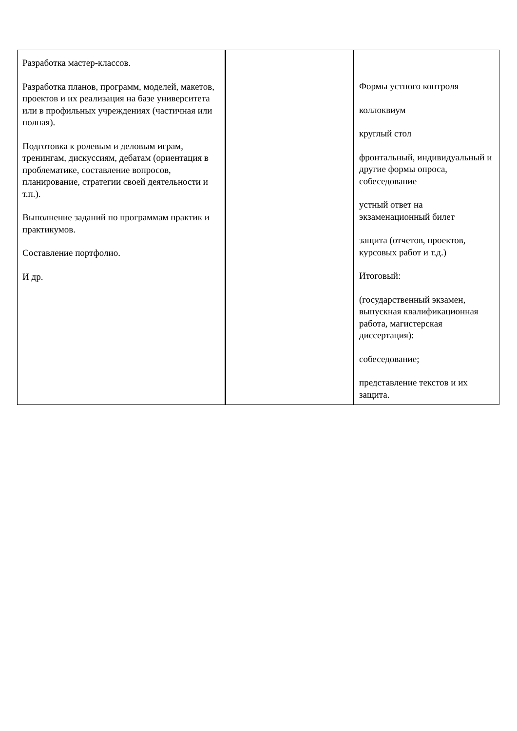| Разработка мастер-классов. Разработка планов, программ, моделей, макетов, проектов и их реализация на базе университета или в профильных учреждениях (частичная или полная). Подготовка к ролевым и деловым играм, тренингам, дискуссиям, дебатам (ориентация в проблематике, составление вопросов, планирование, стратегии своей деятельности и т.п.). Выполнение заданий по программам практик и практикумов. Составление портфолио. И др. | | Формы устного контроля коллоквиум круглый стол фронтальный, индивидуальный и другие формы опроса, собеседование устный ответ на экзаменационный билет защита (отчетов, проектов, курсовых работ и т.д.) Итоговый: (государственный экзамен, выпускная квалификационная работа, магистерская диссертация): собеседование; представление текстов и их защита. |